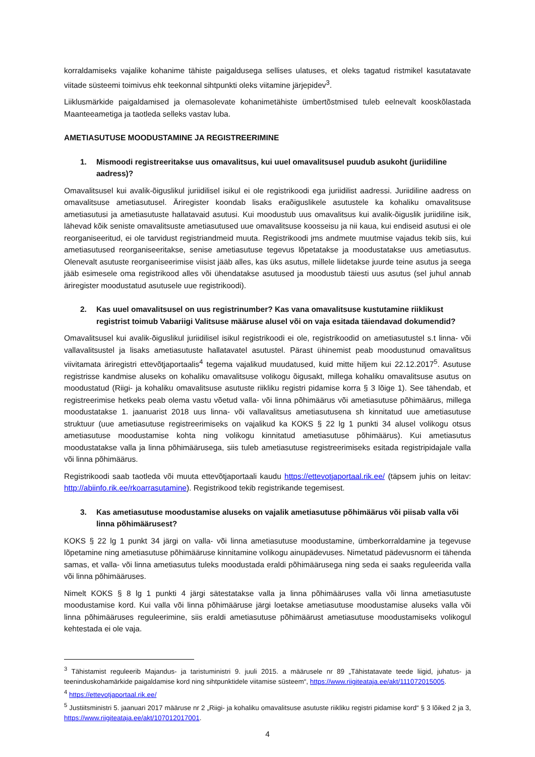korraldamiseks vajalike kohanime tähiste paigaldusega sellises ulatuses, et oleks tagatud ristmikel kasutatavate viitade süsteemi toimivus ehk teekonnal sihtpunkti oleks viitamine järjepidev<sup>3</sup>.
Liiklusmärkide paigaldamised ja olemasolevate kohanimetähiste ümbertõstmised tuleb eelnevalt kooskõlastada Maanteeametiga ja taotleda selleks vastav luba.
AMETIASUTUSE MOODUSTAMINE JA REGISTREERIMINE
1. Mismoodi registreeritakse uus omavalitsus, kui uuel omavalitsusel puudub asukoht (juriidiline aadress)?
Omavalitsusel kui avalik-õiguslikul juriidilisel isikul ei ole registrikoodi ega juriidilist aadressi. Juriidiline aadress on omavalitsuse ametiasutusel. Äriregister koondab lisaks eraõiguslikele asutustele ka kohaliku omavalitsuse ametiasutusi ja ametiasutuste hallatavaid asutusi. Kui moodustub uus omavalitsus kui avalik-õiguslik juriidiline isik, lähevad kõik seniste omavalitsuste ametiasutused uue omavalitsuse koosseisu ja nii kaua, kui endiseid asutusi ei ole reorganiseeritud, ei ole tarvidust registriandmeid muuta. Registrikoodi jms andmete muutmise vajadus tekib siis, kui ametiasutused reorganiseeritakse, senise ametiasutuse tegevus lõpetatakse ja moodustatakse uus ametiasutus. Olenevalt asutuste reorganiseerimise viisist jääb alles, kas üks asutus, millele liidetakse juurde teine asutus ja seega jääb esimesele oma registrikood alles või ühendatakse asutused ja moodustub täiesti uus asutus (sel juhul annab äriregister moodustatud asutusele uue registrikoodi).
2. Kas uuel omavalitsusel on uus registrinumber? Kas vana omavalitsuse kustutamine riiklikust registrist toimub Vabariigi Valitsuse määruse alusel või on vaja esitada täiendavad dokumendid?
Omavalitsusel kui avalik-õiguslikul juriidilisel isikul registrikoodi ei ole, registrikoodid on ametiasutustel s.t linna- või vallavalitsustel ja lisaks ametiasutuste hallatavatel asutustel. Pärast ühinemist peab moodustunud omavalitsus viivitamata äriregistri ettevõtjaportaalis<sup>4</sup> tegema vajalikud muudatused, kuid mitte hiljem kui 22.12.2017<sup>5</sup>. Asutuse registrisse kandmise aluseks on kohaliku omavalitsuse volikogu õigusakt, millega kohaliku omavalitsuse asutus on moodustatud (Riigi- ja kohaliku omavalitsuse asutuste riikliku registri pidamise korra § 3 lõige 1). See tähendab, et registreerimise hetkeks peab olema vastu võetud valla- või linna põhimäärus või ametiasutuse põhimäärus, millega moodustatakse 1. jaanuarist 2018 uus linna- või vallavalitsus ametiasutusena sh kinnitatud uue ametiasutuse struktuur (uue ametiasutuse registreerimiseks on vajalikud ka KOKS § 22 lg 1 punkti 34 alusel volikogu otsus ametiasutuse moodustamise kohta ning volikogu kinnitatud ametiasutuse põhimäärus). Kui ametiasutus moodustatakse valla ja linna põhimäärusega, siis tuleb ametiasutuse registreerimiseks esitada registripidajale valla või linna põhimäärus.
Registrikoodi saab taotleda või muuta ettevõtjaportaali kaudu https://ettevotjaportaal.rik.ee/ (täpsem juhis on leitav: http://abiinfo.rik.ee/rkoarrasutamine). Registrikood tekib registrikande tegemisest.
3. Kas ametiasutuse moodustamise aluseks on vajalik ametiasutuse põhimäärus või piisab valla või linna põhimäärusest?
KOKS § 22 lg 1 punkt 34 järgi on valla- või linna ametiasutuse moodustamine, ümberkorraldamine ja tegevuse lõpetamine ning ametiasutuse põhimääruse kinnitamine volikogu ainupädevuses. Nimetatud pädevusnorm ei tähenda samas, et valla- või linna ametiasutus tuleks moodustada eraldi põhimäärusega ning seda ei saaks reguleerida valla või linna põhimääruses.
Nimelt KOKS § 8 lg 1 punkti 4 järgi sätestatakse valla ja linna põhimääruses valla või linna ametiasutuste moodustamise kord. Kui valla või linna põhimääruse järgi loetakse ametiasutuse moodustamise aluseks valla või linna põhimääruses reguleerimine, siis eraldi ametiasutuse põhimäärust ametiasutuse moodustamiseks volikogul kehtestada ei ole vaja.
<sup>3</sup> Tähistamist reguleerib Majandus- ja taristuministri 9. juuli 2015. a määrusele nr 89 „Tähistatavate teede liigid, juhatus- ja teeninduskohamärkide paigaldamise kord ning sihtpunktidele viitamise süsteem“, https://www.riigiteataja.ee/akt/111072015005.
<sup>4</sup> https://ettevotjaportaal.rik.ee/
<sup>5</sup> Justiitsministri 5. jaanuari 2017 määruse nr 2 „Riigi- ja kohaliku omavalitsuse asutuste riikliku registri pidamise kord“ § 3 lõiked 2 ja 3, https://www.riigiteataja.ee/akt/107012017001.
4